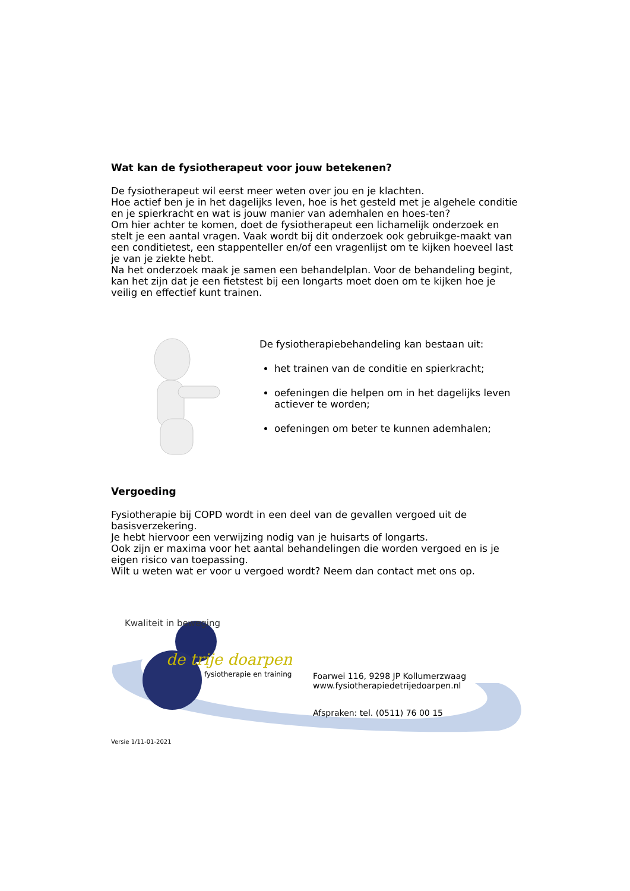Wat kan de fysiotherapeut voor jouw betekenen?
De fysiotherapeut wil eerst meer weten over jou en je klachten.
Hoe actief ben je in het dagelijks leven, hoe is het gesteld met je algehele conditie en je spierkracht en wat is jouw manier van ademhalen en hoes-ten?
Om hier achter te komen, doet de fysiotherapeut een lichamelijk onderzoek en stelt je een aantal vragen. Vaak wordt bij dit onderzoek ook gebruikge-maakt van een conditietest, een stappenteller en/of een vragenlijst om te kijken hoeveel last je van je ziekte hebt.
Na het onderzoek maak je samen een behandelplan. Voor de behandeling begint, kan het zijn dat je een fietstest bij een longarts moet doen om te kijken hoe je veilig en effectief kunt trainen.
De fysiotherapiebehandeling kan bestaan uit:
het trainen van de conditie en spierkracht;
oefeningen die helpen om in het dagelijks leven actiever te worden;
oefeningen om beter te kunnen ademhalen;
Vergoeding
Fysiotherapie bij COPD wordt in een deel van de gevallen vergoed uit de basisverzekering.
Je hebt hiervoor een verwijzing nodig van je huisarts of longarts.
Ook zijn er maxima voor het aantal behandelingen die worden vergoed en is je eigen risico van toepassing.
Wilt u weten wat er voor u vergoed wordt? Neem dan contact met ons op.
Kwaliteit in beweging
de trije doarpen
fysiotherapie en training
Foarwei 116, 9298 JP Kollumerzwaag
www.fysiotherapiedetrijedoarpen.nl
Afspraken: tel. (0511) 76 00 15
Versie 1/11-01-2021